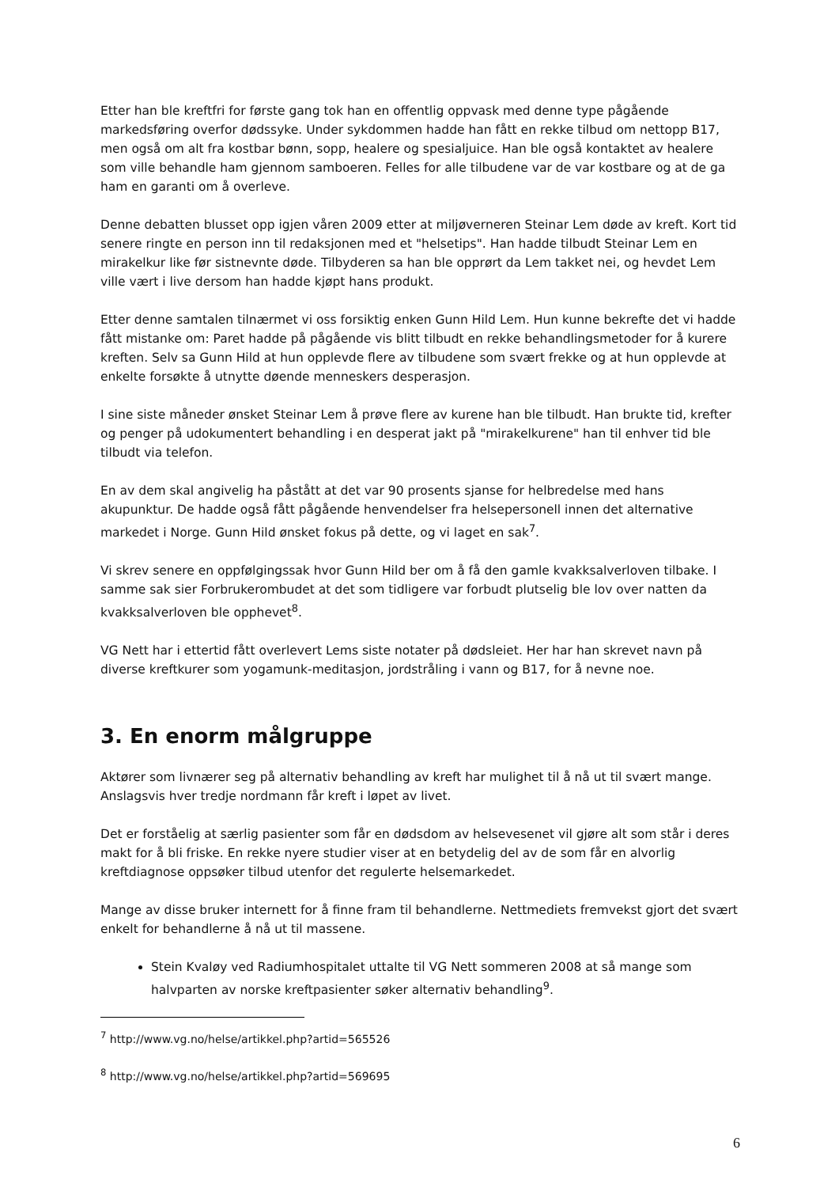Etter han ble kreftfri for første gang tok han en offentlig oppvask med denne type pågående markedsføring overfor dødssyke. Under sykdommen hadde han fått en rekke tilbud om nettopp B17, men også om alt fra kostbar bønn, sopp, healere og spesialjuice. Han ble også kontaktet av healere som ville behandle ham gjennom samboeren. Felles for alle tilbudene var de var kostbare og at de ga ham en garanti om å overleve.
Denne debatten blusset opp igjen våren 2009 etter at miljøverneren Steinar Lem døde av kreft. Kort tid senere ringte en person inn til redaksjonen med et "helsetips". Han hadde tilbudt Steinar Lem en mirakelkur like før sistnevnte døde. Tilbyderen sa han ble opprørt da Lem takket nei, og hevdet Lem ville vært i live dersom han hadde kjøpt hans produkt.
Etter denne samtalen tilnærmet vi oss forsiktig enken Gunn Hild Lem. Hun kunne bekrefte det vi hadde fått mistanke om: Paret hadde på pågående vis blitt tilbudt en rekke behandlingsmetoder for å kurere kreften. Selv sa Gunn Hild at hun opplevde flere av tilbudene som svært frekke og at hun opplevde at enkelte forsøkte å utnytte døende menneskers desperasjon.
I sine siste måneder ønsket Steinar Lem å prøve flere av kurene han ble tilbudt. Han brukte tid, krefter og penger på udokumentert behandling i en desperat jakt på "mirakelkurene" han til enhver tid ble tilbudt via telefon.
En av dem skal angivelig ha påstått at det var 90 prosents sjanse for helbredelse med hans akupunktur. De hadde også fått pågående henvendelser fra helsepersonell innen det alternative markedet i Norge. Gunn Hild ønsket fokus på dette, og vi laget en sak<sup>7</sup>.
Vi skrev senere en oppfølgingssak hvor Gunn Hild ber om å få den gamle kvakksalverloven tilbake. I samme sak sier Forbrukerombudet at det som tidligere var forbudt plutselig ble lov over natten da kvakksalverloven ble opphevet<sup>8</sup>.
VG Nett har i ettertid fått overlevert Lems siste notater på dødsleiet. Her har han skrevet navn på diverse kreftkurer som yogamunk-meditasjon, jordstråling i vann og B17, for å nevne noe.
3. En enorm målgruppe
Aktører som livnærer seg på alternativ behandling av kreft har mulighet til å nå ut til svært mange. Anslagsvis hver tredje nordmann får kreft i løpet av livet.
Det er forståelig at særlig pasienter som får en dødsdom av helsevesenet vil gjøre alt som står i deres makt for å bli friske. En rekke nyere studier viser at en betydelig del av de som får en alvorlig kreftdiagnose oppsøker tilbud utenfor det regulerte helsemarkedet.
Mange av disse bruker internett for å finne fram til behandlerne. Nettmediets fremvekst gjort det svært enkelt for behandlerne å nå ut til massene.
Stein Kvaløy ved Radiumhospitalet uttalte til VG Nett sommeren 2008 at så mange som halvparten av norske kreftpasienter søker alternativ behandling<sup>9</sup>.
<sup>7</sup> http://www.vg.no/helse/artikkel.php?artid=565526
<sup>8</sup> http://www.vg.no/helse/artikkel.php?artid=569695
6